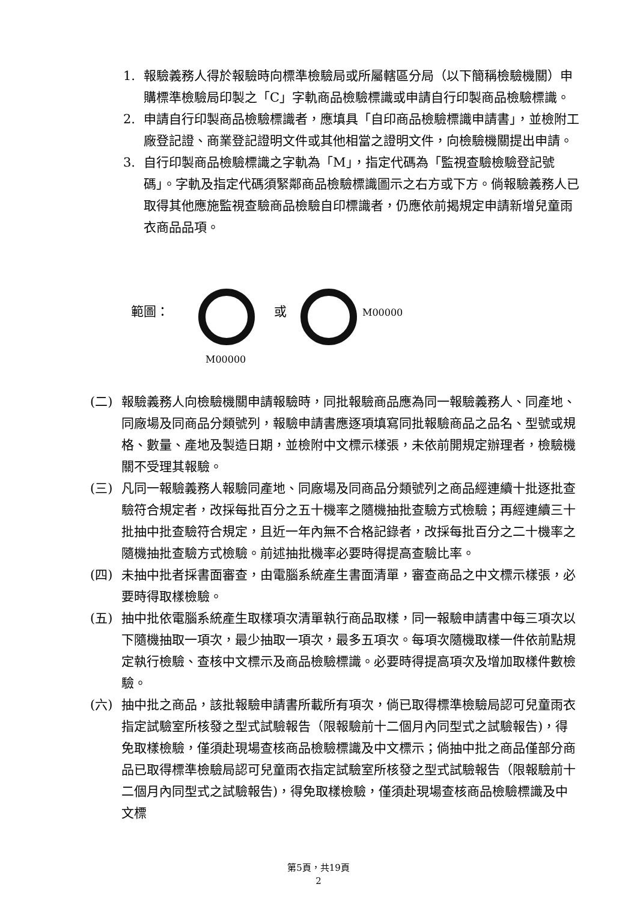1. 報驗義務人得於報驗時向標準檢驗局或所屬轄區分局（以下簡稱檢驗機關）申購標準檢驗局印製之「C」字軌商品檢驗標識或申請自行印製商品檢驗標識。
2. 申請自行印製商品檢驗標識者，應填具「自印商品檢驗標識申請書」，並檢附工廠登記證、商業登記證明文件或其他相當之證明文件，向檢驗機關提出申請。
3. 自行印製商品檢驗標識之字軌為「M」，指定代碼為「監視查驗檢驗登記號碼」。字軌及指定代碼須緊鄰商品檢驗標識圖示之右方或下方。倘報驗義務人已取得其他應施監視查驗商品檢驗自印標識者，仍應依前揭規定申請新增兒童雨衣商品品項。
範圖： 或 M00000
M00000
(二) 報驗義務人向檢驗機關申請報驗時，同批報驗商品應為同一報驗義務人、同產地、同廠場及同商品分類號列，報驗申請書應逐項填寫同批報驗商品之品名、型號或規格、數量、產地及製造日期，並檢附中文標示樣張，未依前開規定辦理者，檢驗機關不受理其報驗。
(三) 凡同一報驗義務人報驗同產地、同廠場及同商品分類號列之商品經連續十批逐批查驗符合規定者，改採每批百分之五十機率之隨機抽批查驗方式檢驗；再經連續三十批抽中批查驗符合規定，且近一年內無不合格記錄者，改採每批百分之二十機率之隨機抽批查驗方式檢驗。前述抽批機率必要時得提高查驗比率。
(四) 未抽中批者採書面審查，由電腦系統產生書面清單，審查商品之中文標示樣張，必要時得取樣檢驗。
(五) 抽中批依電腦系統產生取樣項次清單執行商品取樣，同一報驗申請書中每三項次以下隨機抽取一項次，最少抽取一項次，最多五項次。每項次隨機取樣一件依前點規定執行檢驗、查核中文標示及商品檢驗標識。必要時得提高項次及增加取樣件數檢驗。
(六) 抽中批之商品，該批報驗申請書所載所有項次，倘已取得標準檢驗局認可兒童雨衣指定試驗室所核發之型式試驗報告（限報驗前十二個月內同型式之試驗報告)，得免取樣檢驗，僅須赴現場查核商品檢驗標識及中文標示；倘抽中批之商品僅部分商品已取得標準檢驗局認可兒童雨衣指定試驗室所核發之型式試驗報告（限報驗前十二個月內同型式之試驗報告)，得免取樣檢驗，僅須赴現場查核商品檢驗標識及中文標
第5頁，共19頁
2